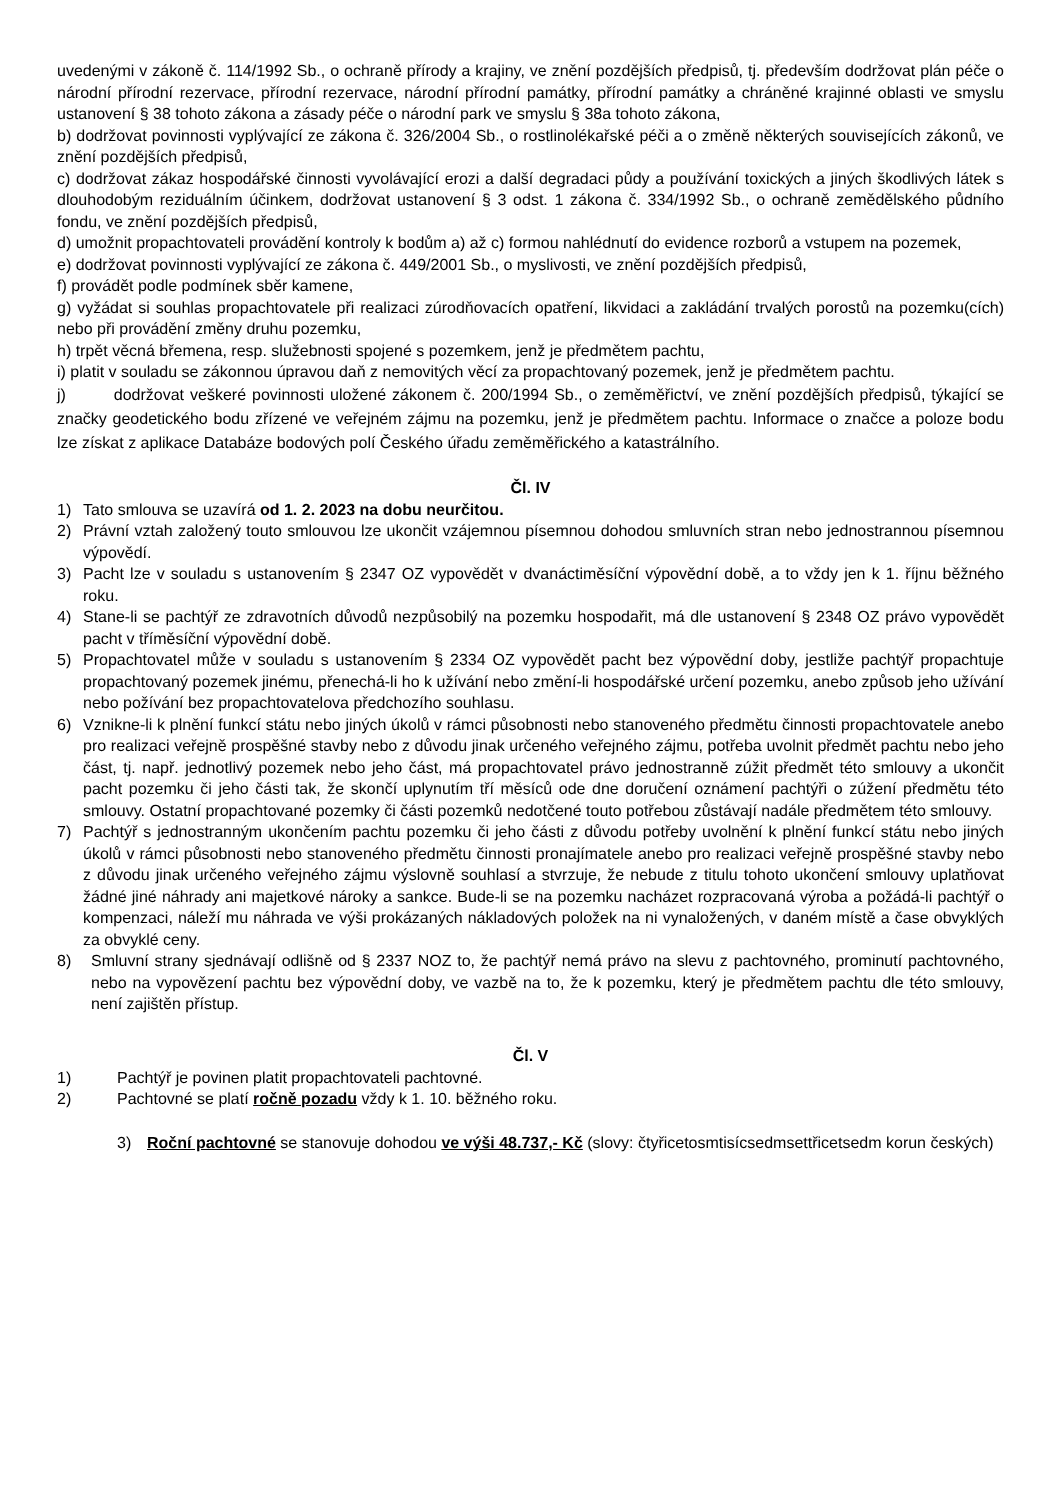uvedenými v zákoně č. 114/1992 Sb., o ochraně přírody a krajiny, ve znění pozdějších předpisů, tj. především dodržovat plán péče o národní přírodní rezervace, přírodní rezervace, národní přírodní památky, přírodní památky a chráněné krajinné oblasti ve smyslu ustanovení § 38 tohoto zákona a zásady péče o národní park ve smyslu § 38a tohoto zákona,
b) dodržovat povinnosti vyplývající ze zákona č. 326/2004 Sb., o rostlinolékařské péči a o změně některých souvisejících zákonů, ve znění pozdějších předpisů,
c) dodržovat zákaz hospodářské činnosti vyvolávající erozi a další degradaci půdy a používání toxických a jiných škodlivých látek s dlouhodobým reziduálním účinkem, dodržovat ustanovení § 3 odst. 1 zákona č. 334/1992 Sb., o ochraně zemědělského půdního fondu, ve znění pozdějších předpisů,
d) umožnit propachtovateli provádění kontroly k bodům a) až c) formou nahlédnutí do evidence rozborů a vstupem na pozemek,
e) dodržovat povinnosti vyplývající ze zákona č. 449/2001 Sb., o myslivosti, ve znění pozdějších předpisů,
f) provádět podle podmínek sběr kamene,
g) vyžádat si souhlas propachtovatele při realizaci zúrodňovacích opatření, likvidaci a zakládání trvalých porostů na pozemku(cích) nebo při provádění změny druhu pozemku,
h) trpět věcná břemena, resp. služebnosti spojené s pozemkem, jenž je předmětem pachtu,
i) platit v souladu se zákonnou úpravou daň z nemovitých věcí za propachtovaný pozemek, jenž je předmětem pachtu.
j) dodržovat veškeré povinnosti uložené zákonem č. 200/1994 Sb., o zeměměřictví, ve znění pozdějších předpisů, týkající se značky geodetického bodu zřízené ve veřejném zájmu na pozemku, jenž je předmětem pachtu. Informace o značce a poloze bodu lze získat z aplikace Databáze bodových polí Českého úřadu zeměměřického a katastrálního.
Čl. IV
1) Tato smlouva se uzavírá od 1. 2. 2023 na dobu neurčitou.
2) Právní vztah založený touto smlouvou lze ukončit vzájemnou písemnou dohodou smluvních stran nebo jednostrannou písemnou výpovědí.
3) Pacht lze v souladu s ustanovením § 2347 OZ vypovědět v dvanáctiměsíční výpovědní době, a to vždy jen k 1. říjnu běžného roku.
4) Stane-li se pachtýř ze zdravotních důvodů nezpůsobilý na pozemku hospodařit, má dle ustanovení § 2348 OZ právo vypovědět pacht v tříměsíční výpovědní době.
5) Propachtovatel může v souladu s ustanovením § 2334 OZ vypovědět pacht bez výpovědní doby, jestliže pachtýř propachtuje propachtovaný pozemek jinému, přenechá-li ho k užívání nebo změní-li hospodářské určení pozemku, anebo způsob jeho užívání nebo požívání bez propachtovatelova předchozího souhlasu.
6) Vznikne-li k plnění funkcí státu nebo jiných úkolů v rámci působnosti nebo stanoveného předmětu činnosti propachtovatele anebo pro realizaci veřejně prospěšné stavby nebo z důvodu jinak určeného veřejného zájmu, potřeba uvolnit předmět pachtu nebo jeho část, tj. např. jednotlivý pozemek nebo jeho část, má propachtovatel právo jednostranně zúžit předmět této smlouvy a ukončit pacht pozemku či jeho části tak, že skončí uplynutím tří měsíců ode dne doručení oznámení pachtýři o zúžení předmětu této smlouvy. Ostatní propachtované pozemky či části pozemků nedotčené touto potřebou zůstávají nadále předmětem této smlouvy.
7) Pachtýř s jednostranným ukončením pachtu pozemku či jeho části z důvodu potřeby uvolnění k plnění funkcí státu nebo jiných úkolů v rámci působnosti nebo stanoveného předmětu činnosti pronajímatele anebo pro realizaci veřejně prospěšné stavby nebo z důvodu jinak určeného veřejného zájmu výslovně souhlasí a stvrzuje, že nebude z titulu tohoto ukončení smlouvy uplatňovat žádné jiné náhrady ani majetkové nároky a sankce. Bude-li se na pozemku nacházet rozpracovaná výroba a požádá-li pachtýř o kompenzaci, náleží mu náhrada ve výši prokázaných nákladových položek na ni vynaložených, v daném místě a čase obvyklých za obvyklé ceny.
8) Smluvní strany sjednávají odlišně od § 2337 NOZ to, že pachtýř nemá právo na slevu z pachtovného, prominutí pachtovného, nebo na vypovězení pachtu bez výpovědní doby, ve vazbě na to, že k pozemku, který je předmětem pachtu dle této smlouvy, není zajištěn přístup.
Čl. V
1) Pachtýř je povinen platit propachtovateli pachtovné.
2) Pachtovné se platí ročně pozadu vždy k 1. 10. běžného roku.
3) Roční pachtovné se stanovuje dohodou ve výši 48.737,- Kč (slovy: čtyřicetosmtisícsedmsettřicetsedm korun českých)